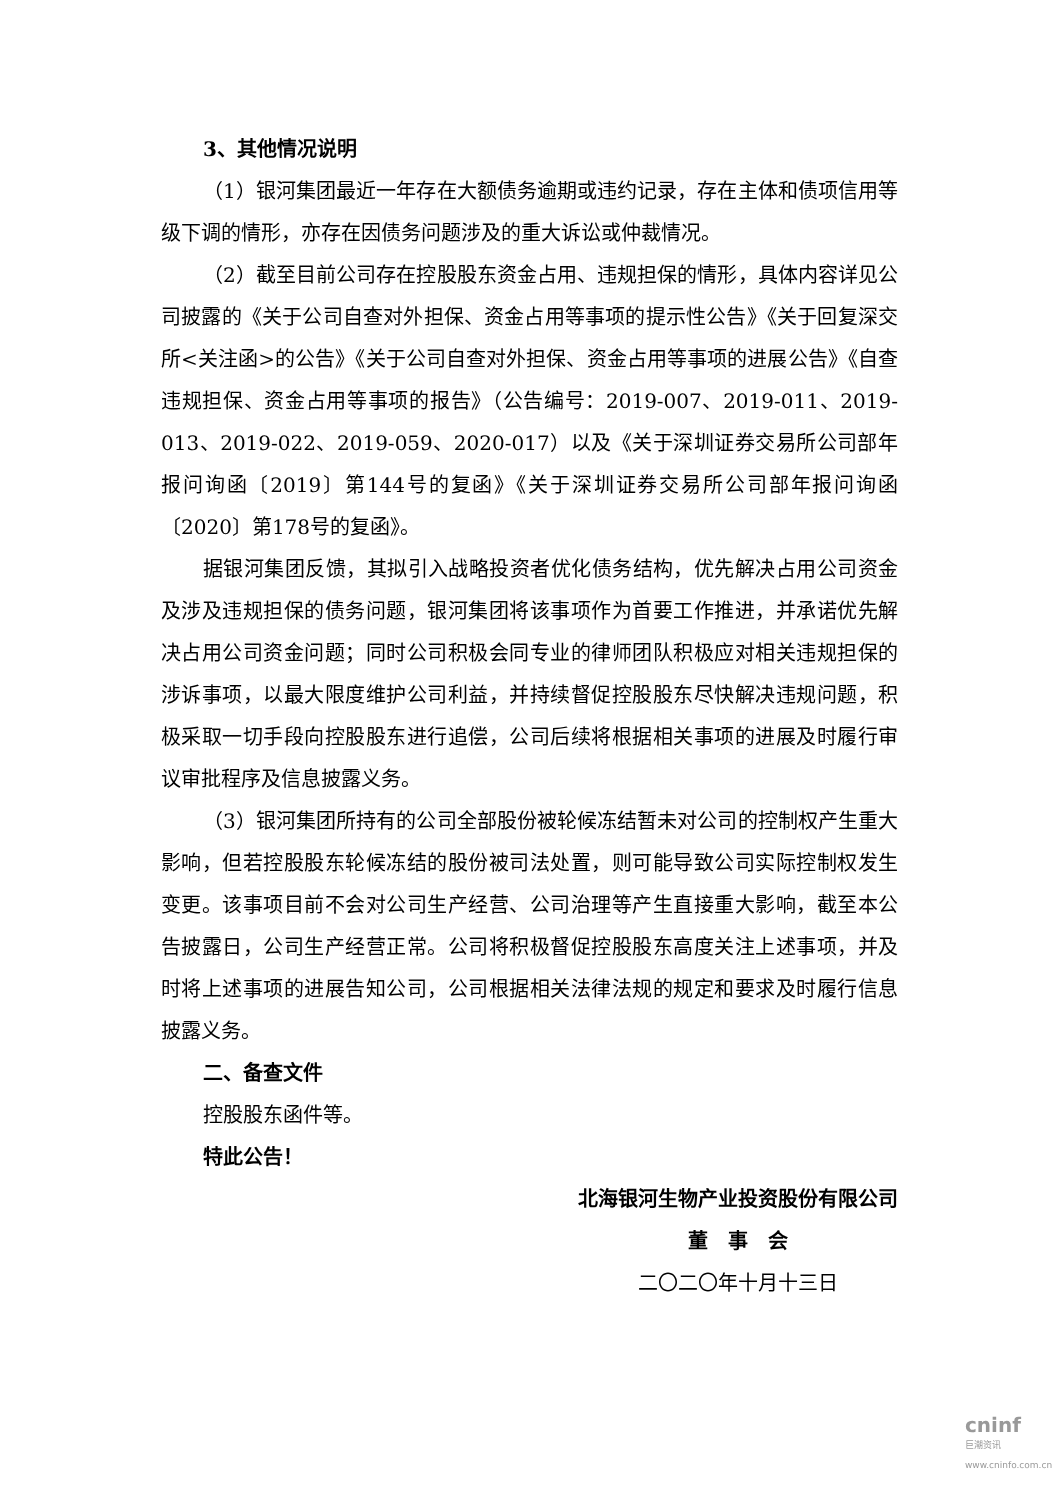3、其他情况说明
（1）银河集团最近一年存在大额债务逾期或违约记录，存在主体和债项信用等级下调的情形，亦存在因债务问题涉及的重大诉讼或仲裁情况。
（2）截至目前公司存在控股股东资金占用、违规担保的情形，具体内容详见公司披露的《关于公司自查对外担保、资金占用等事项的提示性公告》《关于回复深交所<关注函>的公告》《关于公司自查对外担保、资金占用等事项的进展公告》《自查违规担保、资金占用等事项的报告》（公告编号：2019-007、2019-011、2019-013、2019-022、2019-059、2020-017）以及《关于深圳证券交易所公司部年报问询函〔2019〕第144号的复函》《关于深圳证券交易所公司部年报问询函〔2020〕第178号的复函》。
据银河集团反馈，其拟引入战略投资者优化债务结构，优先解决占用公司资金及涉及违规担保的债务问题，银河集团将该事项作为首要工作推进，并承诺优先解决占用公司资金问题；同时公司积极会同专业的律师团队积极应对相关违规担保的涉诉事项，以最大限度维护公司利益，并持续督促控股股东尽快解决违规问题，积极采取一切手段向控股股东进行追偿，公司后续将根据相关事项的进展及时履行审议审批程序及信息披露义务。
（3）银河集团所持有的公司全部股份被轮候冻结暂未对公司的控制权产生重大影响，但若控股股东轮候冻结的股份被司法处置，则可能导致公司实际控制权发生变更。该事项目前不会对公司生产经营、公司治理等产生直接重大影响，截至本公告披露日，公司生产经营正常。公司将积极督促控股股东高度关注上述事项，并及时将上述事项的进展告知公司，公司根据相关法律法规的规定和要求及时履行信息披露义务。
二、备查文件
控股股东函件等。
特此公告！
北海银河生物产业投资股份有限公司
董　事　会
二〇二〇年十月十三日
cninf
巨潮资讯
www.cninfo.com.cn